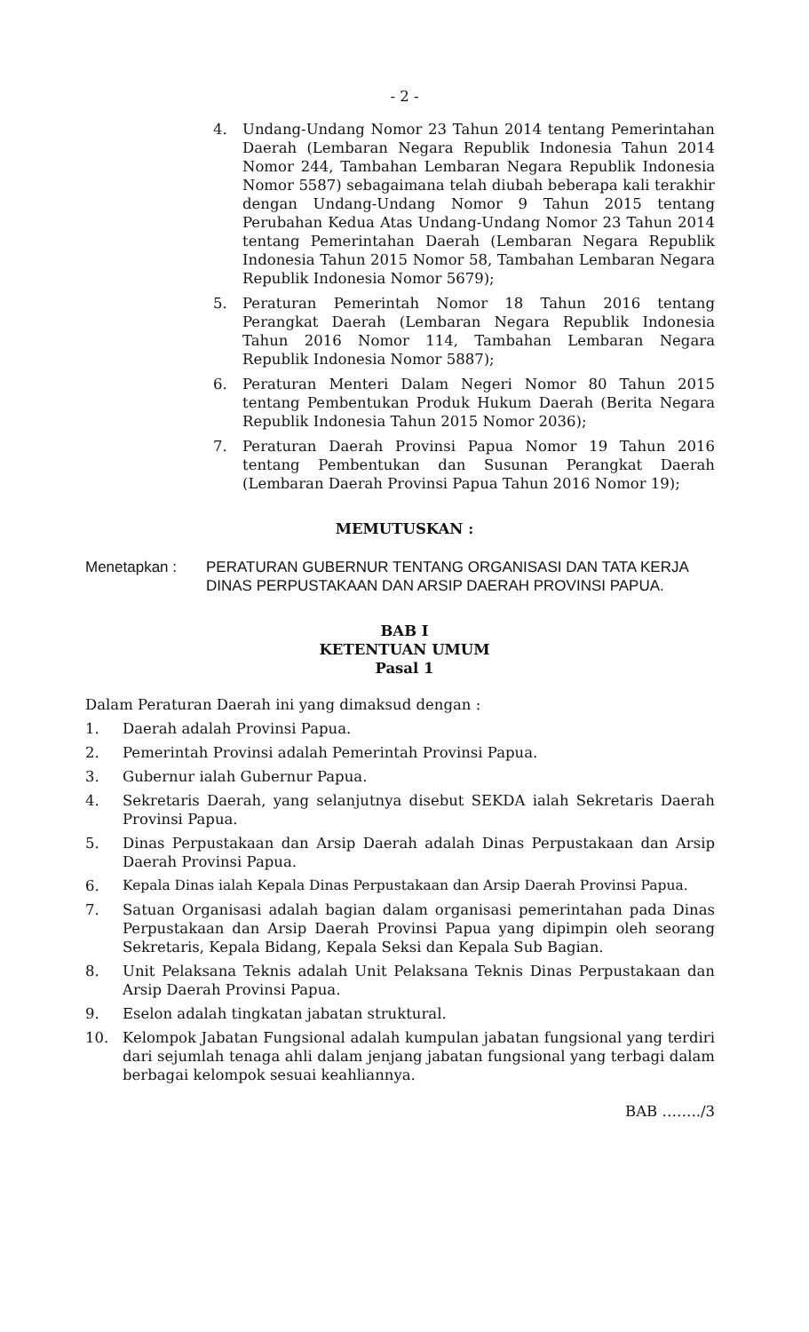- 2 -
4. Undang-Undang Nomor 23 Tahun 2014 tentang Pemerintahan Daerah (Lembaran Negara Republik Indonesia Tahun 2014 Nomor 244, Tambahan Lembaran Negara Republik Indonesia Nomor 5587) sebagaimana telah diubah beberapa kali terakhir dengan Undang-Undang Nomor 9 Tahun 2015 tentang Perubahan Kedua Atas Undang-Undang Nomor 23 Tahun 2014 tentang Pemerintahan Daerah (Lembaran Negara Republik Indonesia Tahun 2015 Nomor 58, Tambahan Lembaran Negara Republik Indonesia Nomor 5679);
5. Peraturan Pemerintah Nomor 18 Tahun 2016 tentang Perangkat Daerah (Lembaran Negara Republik Indonesia Tahun 2016 Nomor 114, Tambahan Lembaran Negara Republik Indonesia Nomor 5887);
6. Peraturan Menteri Dalam Negeri Nomor 80 Tahun 2015 tentang Pembentukan Produk Hukum Daerah (Berita Negara Republik Indonesia Tahun 2015 Nomor 2036);
7. Peraturan Daerah Provinsi Papua Nomor 19 Tahun 2016 tentang Pembentukan dan Susunan Perangkat Daerah (Lembaran Daerah Provinsi Papua Tahun 2016 Nomor 19);
MEMUTUSKAN :
Menetapkan : PERATURAN GUBERNUR TENTANG ORGANISASI DAN TATA KERJA DINAS PERPUSTAKAAN DAN ARSIP DAERAH PROVINSI PAPUA.
BAB I
KETENTUAN UMUM
Pasal 1
Dalam Peraturan Daerah ini yang dimaksud dengan :
1. Daerah adalah Provinsi Papua.
2. Pemerintah Provinsi adalah Pemerintah Provinsi Papua.
3. Gubernur ialah Gubernur Papua.
4. Sekretaris Daerah, yang selanjutnya disebut SEKDA ialah Sekretaris Daerah Provinsi Papua.
5. Dinas Perpustakaan dan Arsip Daerah adalah Dinas Perpustakaan dan Arsip Daerah Provinsi Papua.
6. Kepala Dinas ialah Kepala Dinas Perpustakaan dan Arsip Daerah Provinsi Papua.
7. Satuan Organisasi adalah bagian dalam organisasi pemerintahan pada Dinas Perpustakaan dan Arsip Daerah Provinsi Papua yang dipimpin oleh seorang Sekretaris, Kepala Bidang, Kepala Seksi dan Kepala Sub Bagian.
8. Unit Pelaksana Teknis adalah Unit Pelaksana Teknis Dinas Perpustakaan dan Arsip Daerah Provinsi Papua.
9. Eselon adalah tingkatan jabatan struktural.
10. Kelompok Jabatan Fungsional adalah kumpulan jabatan fungsional yang terdiri dari sejumlah tenaga ahli dalam jenjang jabatan fungsional yang terbagi dalam berbagai kelompok sesuai keahliannya.
BAB ……../3